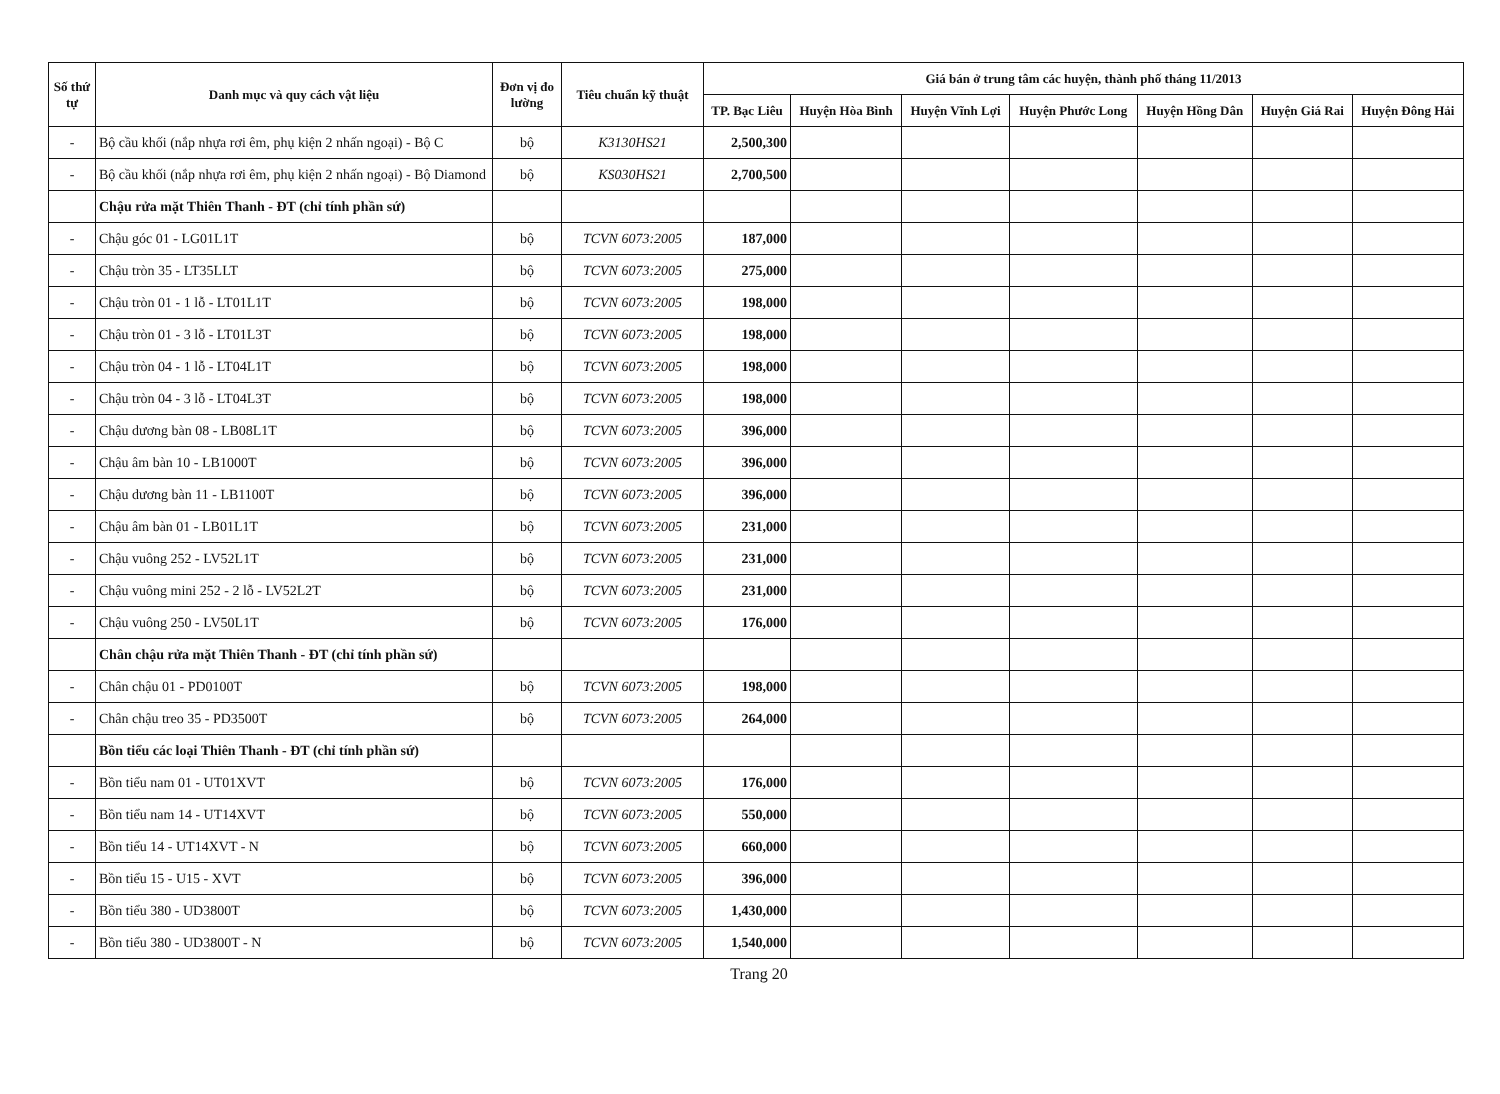| Số thứ tự | Danh mục và quy cách vật liệu | Đơn vị đo lường | Tiêu chuẩn kỹ thuật | Giá bán ở trung tâm các huyện, thành phố tháng 11/2013 | | | | | | |
| --- | --- | --- | --- | --- | --- | --- | --- | --- | --- | --- |
| | | | | TP. Bạc Liêu | Huyện Hòa Bình | Huyện Vĩnh Lợi | Huyện Phước Long | Huyện Hồng Dân | Huyện Giá Rai | Huyện Đông Hải |
| - | Bộ cầu khối (nắp nhựa rơi êm, phụ kiện 2 nhấn ngoại) - Bộ C | bộ | K3130HS21 | 2,500,300 | | | | | | |
| - | Bộ cầu khối (nắp nhựa rơi êm, phụ kiện 2 nhấn ngoại) - Bộ Diamond | bộ | KS030HS21 | 2,700,500 | | | | | | |
| | Chậu rửa mặt Thiên Thanh - ĐT (chỉ tính phần sứ) | | | | | | | | | |
| - | Chậu góc 01 - LG01L1T | bộ | TCVN 6073:2005 | 187,000 | | | | | | |
| - | Chậu tròn 35 - LT35LLT | bộ | TCVN 6073:2005 | 275,000 | | | | | | |
| - | Chậu tròn 01 - 1 lỗ - LT01L1T | bộ | TCVN 6073:2005 | 198,000 | | | | | | |
| - | Chậu tròn 01 - 3 lỗ - LT01L3T | bộ | TCVN 6073:2005 | 198,000 | | | | | | |
| - | Chậu tròn 04 - 1 lỗ - LT04L1T | bộ | TCVN 6073:2005 | 198,000 | | | | | | |
| - | Chậu tròn 04 - 3 lỗ - LT04L3T | bộ | TCVN 6073:2005 | 198,000 | | | | | | |
| - | Chậu dương bàn 08 - LB08L1T | bộ | TCVN 6073:2005 | 396,000 | | | | | | |
| - | Chậu âm bàn 10 - LB1000T | bộ | TCVN 6073:2005 | 396,000 | | | | | | |
| - | Chậu dương bàn 11 - LB1100T | bộ | TCVN 6073:2005 | 396,000 | | | | | | |
| - | Chậu âm bàn 01 - LB01L1T | bộ | TCVN 6073:2005 | 231,000 | | | | | | |
| - | Chậu vuông 252 - LV52L1T | bộ | TCVN 6073:2005 | 231,000 | | | | | | |
| - | Chậu vuông mini 252 - 2 lỗ - LV52L2T | bộ | TCVN 6073:2005 | 231,000 | | | | | | |
| - | Chậu vuông 250 - LV50L1T | bộ | TCVN 6073:2005 | 176,000 | | | | | | |
| | Chân chậu rửa mặt Thiên Thanh - ĐT (chỉ tính phần sứ) | | | | | | | | | |
| - | Chân chậu 01 - PD0100T | bộ | TCVN 6073:2005 | 198,000 | | | | | | |
| - | Chân chậu treo 35 - PD3500T | bộ | TCVN 6073:2005 | 264,000 | | | | | | |
| | Bồn tiểu các loại Thiên Thanh - ĐT (chỉ tính phần sứ) | | | | | | | | | |
| - | Bồn tiểu nam 01 - UT01XVT | bộ | TCVN 6073:2005 | 176,000 | | | | | | |
| - | Bồn tiểu nam 14 - UT14XVT | bộ | TCVN 6073:2005 | 550,000 | | | | | | |
| - | Bồn tiểu 14 - UT14XVT - N | bộ | TCVN 6073:2005 | 660,000 | | | | | | |
| - | Bồn tiểu 15 - U15 - XVT | bộ | TCVN 6073:2005 | 396,000 | | | | | | |
| - | Bồn tiểu 380 - UD3800T | bộ | TCVN 6073:2005 | 1,430,000 | | | | | | |
| - | Bồn tiểu 380 - UD3800T - N | bộ | TCVN 6073:2005 | 1,540,000 | | | | | | |
Trang 20